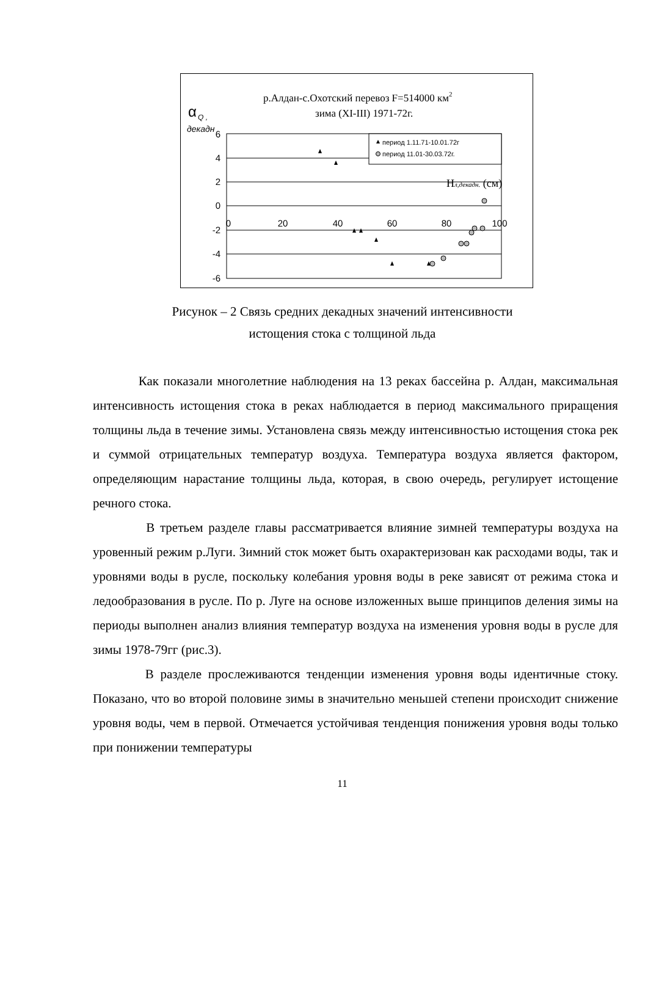р.Алдан-с.Охотский перевоз F=514000 км2
зима (XI-III) 1971-72г.
α
Q ,
декадн
6
4
2
0
-2
-4
-6
0
20
40
60
80
100
период 1.11.71-10.01.72г
период 11.01-30.03.72г.
Нл,декадн. (см)
Рисунок – 2 Связь средних декадных значений интенсивности
истощения стока с толщиной льда
Как показали многолетние наблюдения на 13 реках бассейна р. Алдан, максимальная интенсивность истощения стока в реках наблюдается в период максимального приращения толщины льда в течение зимы. Установлена связь между интенсивностью истощения стока рек и суммой отрицательных температур воздуха. Температура воздуха является фактором, определяющим нарастание толщины льда, которая, в свою очередь, регулирует истощение речного стока.
В третьем разделе главы рассматривается влияние зимней температуры воздуха на уровенный режим р.Луги. Зимний сток может быть охарактеризован как расходами воды, так и уровнями воды в русле, поскольку колебания уровня воды в реке зависят от режима стока и ледообразования в русле. По р. Луге на основе изложенных выше принципов деления зимы на периоды выполнен анализ влияния температур воздуха на изменения уровня воды в русле для зимы 1978-79гг (рис.3).
В разделе прослеживаются тенденции изменения уровня воды идентичные стоку. Показано, что во второй половине зимы в значительно меньшей степени происходит снижение уровня воды, чем в первой. Отмечается устойчивая тенденция понижения уровня воды только при понижении температуры
11